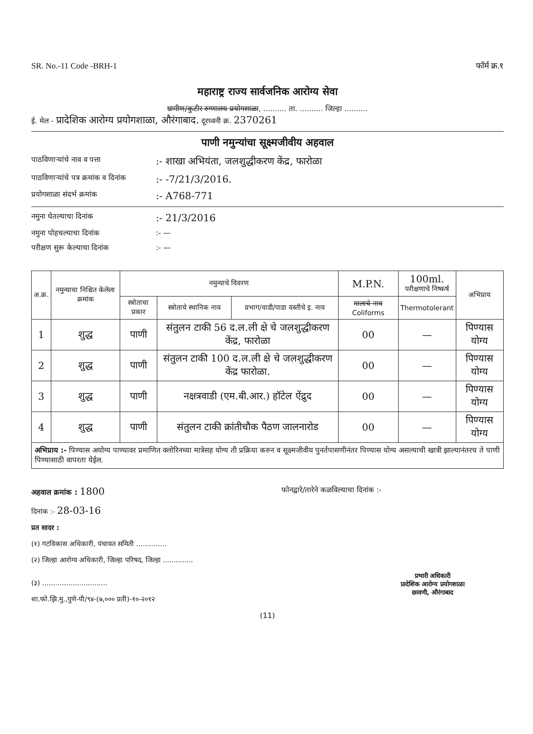SR. No.-11 Code -BRH-1 फॉर्म क्र.१
महाराष्ट्र राज्य सार्वजनिक आरोग्य सेवा
ग्रामीण/कुटीर रुग्णालय प्रयोगशाळा, .......... ता. .......... जिल्हा ..........
ई. मेल - प्रादेशिक आरोग्य प्रयोगशाळा, औरंगाबाद. दूरध्वनी क्र. 2370261
पाणी नमुन्यांचा सूक्ष्मजीवीय अहवाल
पाठविणाऱ्यांचे नाव व पत्ता:- शाखा अभियंता, जलशुद्धीकरण केंद्र, फारोळा
पाठविणाऱ्यांचे पत्र क्रमांक व दिनांक:- -7/21/3/2016.
प्रयोगशाळा संदर्भ क्रमांक:- A768-771
नमुना घेतल्याचा दिनांक:- 21/3/2016
नमुना पोहचल्याचा दिनांक:- —
परीक्षण सुरू केल्याचा दिनांक:- —
| अ.क्र. | नमुन्याचा निश्चित केलेला क्रमांक | नमुन्याचे विवरण | | | M.P.N. | 100ml. परीक्षणाचे निष्कर्ष | अभिप्राय |
| --- | --- | --- | --- | --- | --- | --- | --- |
| | | स्त्रोताचा प्रकार | स्त्रोताचे स्थानिक नाव | प्रभाग/वाडी/पाडा वस्तीचे इ. नाव | मालाचे नाव Coliforms | Thermotolerant | |
| 1 | शुद्ध | पाणी | संतुलन टाकी 56 द.ल.ली क्षे चे जलशुद्धीकरण केंद्र, फारोळा | | 00 | — | पिण्यास योग्य |
| 2 | शुद्ध | पाणी | संतुलन टाकी 100 द.ल.ली क्षे चे जलशुद्धीकरण केंद्र फारोळा. | | 00 | — | पिण्यास योग्य |
| 3 | शुद्ध | पाणी | नक्षत्रवाडी (एम.बी.आर.) हॉटेल ऐंद्रुद | | 00 | — | पिण्यास योग्य |
| 4 | शुद्ध | पाणी | संतुलन टाकी क्रांतीचौक पैठण जालनारोड | | 00 | — | पिण्यास योग्य |
अभिप्राय :- पिण्यास अयोग्य पाण्यावर प्रमाणित क्लोरिनच्या मात्रेसह योग्य ती प्रक्रिया करुन व सूक्ष्मजीवीय पुनर्तपासणीनंतर पिण्यास योग्य असल्याची खात्री झाल्यानंतरच ते पाणी पिण्यासाठी वापरता येईल.
अहवाल क्रमांक : 1800 फोनद्वारे/तारेने कळविल्याचा दिनांक :-
दिनांक :- 28-03-16
प्रत सादर :
(१) गटविकास अधिकारी, पंचायत समिती ..............
(२) जिल्हा आरोग्य अधिकारी, जिल्हा परिषद, जिल्हा ..............
(३) ..............................
शा.फो.झि.मु.,पुणे-पी/९४-(७,००० प्रती)-१०-२०१२
प्रभारी अधिकारी
प्रादेशिक आरोग्य प्रयोगशाळा
छावणी, औरंगाबाद
(11)